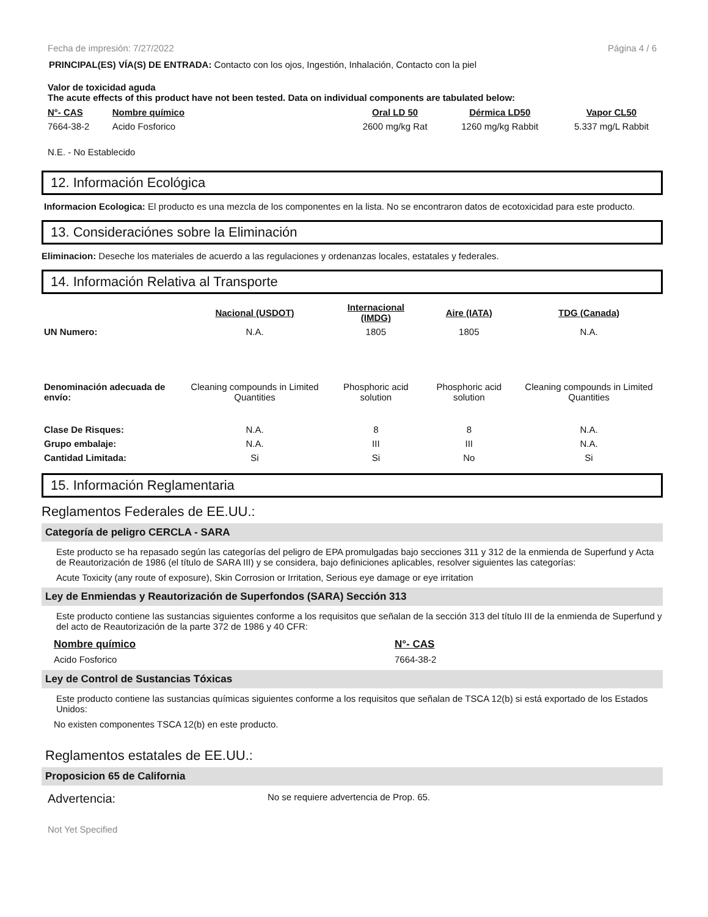Fecha de impresión: 7/27/2022 Página 4 / 6
PRINCIPAL(ES) VÍA(S) DE ENTRADA: Contacto con los ojos, Ingestión, Inhalación, Contacto con la piel
Valor de toxicidad aguda
The acute effects of this product have not been tested. Data on individual components are tabulated below:
| N°- CAS | Nombre químico | Oral LD 50 | Dérmica LD50 | Vapor CL50 |
| --- | --- | --- | --- | --- |
| 7664-38-2 | Acido Fosforico | 2600 mg/kg Rat | 1260 mg/kg Rabbit | 5.337 mg/L Rabbit |
N.E. - No Establecido
12. Información Ecológica
Informacion Ecologica: El producto es una mezcla de los componentes en la lista. No se encontraron datos de ecotoxicidad para este producto.
13. Consideraciónes sobre la Eliminación
Eliminacion: Deseche los materiales de acuerdo a las regulaciones y ordenanzas locales, estatales y federales.
14. Información Relativa al Transporte
| | Nacional (USDOT) | Internacional (IMDG) | Aire (IATA) | TDG (Canada) |
| UN Numero: | N.A. | 1805 | 1805 | N.A. |
| Denominación adecuada de envío: | Cleaning compounds in Limited Quantities | Phosphoric acid solution | Phosphoric acid solution | Cleaning compounds in Limited Quantities |
| Clase De Risques: | N.A. | 8 | 8 | N.A. |
| Grupo embalaje: | N.A. | III | III | N.A. |
| Cantidad Limitada: | Si | Si | No | Si |
15. Información Reglamentaria
Reglamentos Federales de EE.UU.:
Categoría de peligro CERCLA - SARA
Este producto se ha repasado según las categorías del peligro de EPA promulgadas bajo secciones 311 y 312 de la enmienda de Superfund y Acta de Reautorización de 1986 (el título de SARA III) y se considera, bajo definiciones aplicables, resolver siguientes las categorías:
Acute Toxicity (any route of exposure), Skin Corrosion or Irritation, Serious eye damage or eye irritation
Ley de Enmiendas y Reautorización de Superfondos (SARA) Sección 313
Este producto contiene las sustancias siguientes conforme a los requisitos que señalan de la sección 313 del título III de la enmienda de Superfund y del acto de Reautorización de la parte 372 de 1986 y 40 CFR:
| Nombre químico | N°- CAS |
| --- | --- |
| Acido Fosforico | 7664-38-2 |
Ley de Control de Sustancias Tóxicas
Este producto contiene las sustancias químicas siguientes conforme a los requisitos que señalan de TSCA 12(b) si está exportado de los Estados Unidos:
No existen componentes TSCA 12(b) en este producto.
Reglamentos estatales de EE.UU.:
Proposicion 65 de California
Advertencia: No se requiere advertencia de Prop. 65.
Not Yet Specified